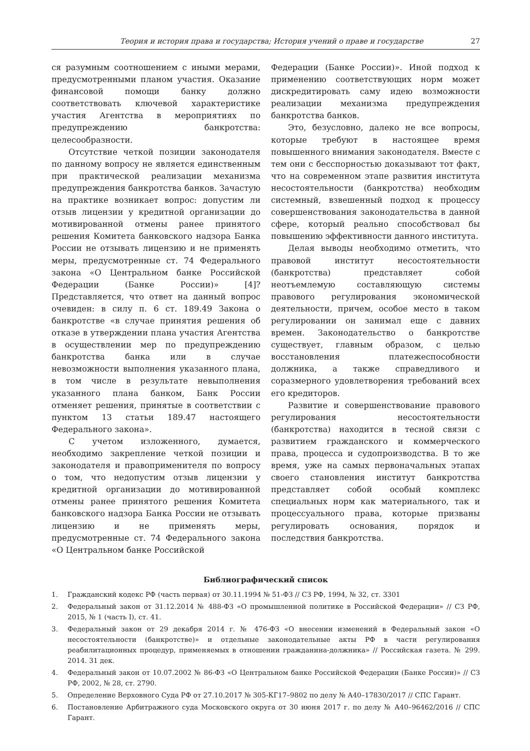Теория и история права и государства; История учений о праве и государстве 27
ся разумным соотношением с иными мерами, предусмотренными планом участия. Оказание финансовой помощи банку должно соответствовать ключевой характеристике участия Агентства в мероприятиях по предупреждению банкротства: целесообразности.
Отсутствие четкой позиции законодателя по данному вопросу не является единственным при практической реализации механизма предупреждения банкротства банков. Зачастую на практике возникает вопрос: допустим ли отзыв лицензии у кредитной организации до мотивированной отмены ранее принятого решения Комитета банковского надзора Банка России не отзывать лицензию и не применять меры, предусмотренные ст. 74 Федерального закона «О Центральном банке Российской Федерации (Банке России)» [4]? Представляется, что ответ на данный вопрос очевиден: в силу п. 6 ст. 189.49 Закона о банкротстве «в случае принятия решения об отказе в утверждении плана участия Агентства в осуществлении мер по предупреждению банкротства банка или в случае невозможности выполнения указанного плана, в том числе в результате невыполнения указанного плана банком, Банк России отменяет решения, принятые в соответствии с пунктом 13 статьи 189.47 настоящего Федерального закона».
С учетом изложенного, думается, необходимо закрепление четкой позиции и законодателя и правоприменителя по вопросу о том, что недопустим отзыв лицензии у кредитной организации до мотивированной отмены ранее принятого решения Комитета банковского надзора Банка России не отзывать лицензию и не применять меры, предусмотренные ст. 74 Федерального закона «О Центральном банке Российской
Федерации (Банке России)». Иной подход к применению соответствующих норм может дискредитировать саму идею возможности реализации механизма предупреждения банкротства банков.
Это, безусловно, далеко не все вопросы, которые требуют в настоящее время повышенного внимания законодателя. Вместе с тем они с бесспорностью доказывают тот факт, что на современном этапе развития института несостоятельности (банкротства) необходим системный, взвешенный подход к процессу совершенствования законодательства в данной сфере, который реально способствовал бы повышению эффективности данного института.
Делая выводы необходимо отметить, что правовой институт несостоятельности (банкротства) представляет собой неотъемлемую составляющую системы правового регулирования экономической деятельности, причем, особое место в таком регулировании он занимал еще с давних времен. Законодательство о банкротстве существует, главным образом, с целью восстановления платежеспособности должника, а также справедливого и соразмерного удовлетворения требований всех его кредиторов.
Развитие и совершенствование правового регулирования несостоятельности (банкротства) находится в тесной связи с развитием гражданского и коммерческого права, процесса и судопроизводства. В то же время, уже на самых первоначальных этапах своего становления институт банкротства представляет собой особый комплекс специальных норм как материального, так и процессуального права, которые призваны регулировать основания, порядок и последствия банкротства.
Библиографический список
1. Гражданский кодекс РФ (часть первая) от 30.11.1994 № 51-ФЗ // СЗ РФ, 1994, № 32, ст. 3301
2. Федеральный закон от 31.12.2014 № 488-ФЗ «О промышленной политике в Российской Федерации» // СЗ РФ, 2015, № 1 (часть I), ст. 41.
3. Федеральный закон от 29 декабря 2014 г. № 476-ФЗ «О внесении изменений в Федеральный закон «О несостоятельности (банкротстве)» и отдельные законодательные акты РФ в части регулирования реабилитационных процедур, применяемых в отношении гражданина-должника» // Российская газета. № 299. 2014. 31 дек.
4. Федеральный закон от 10.07.2002 № 86-ФЗ «О Центральном банке Российской Федерации (Банке России)» // СЗ РФ, 2002, № 28, ст. 2790.
5. Определение Верховного Суда РФ от 27.10.2017 № 305-КГ17–9802 по делу № А40–17830/2017 // СПС Гарант.
6. Постановление Арбитражного суда Московского округа от 30 июня 2017 г. по делу № А40–96462/2016 // СПС Гарант.